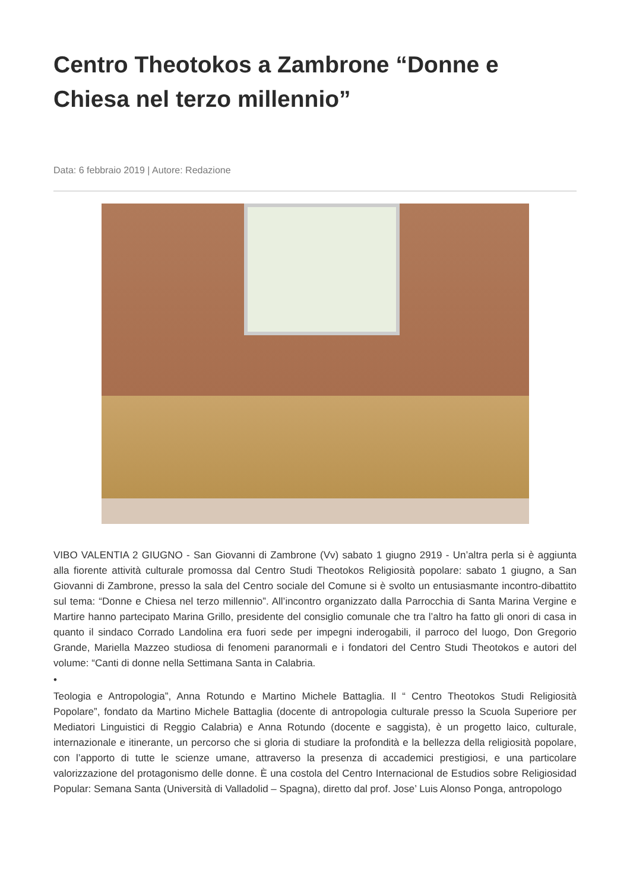Centro Theotokos a Zambrone “Donne e Chiesa nel terzo millennio”
Data: 6 febbraio 2019 | Autore: Redazione
VIBO VALENTIA 2 GIUGNO - San Giovanni di Zambrone (Vv) sabato 1 giugno 2919 - Un’altra perla si è aggiunta alla fiorente attività culturale promossa dal Centro Studi Theotokos Religiosità popolare: sabato 1 giugno, a San Giovanni di Zambrone, presso la sala del Centro sociale del Comune si è svolto un entusiasmante incontro-dibattito sul tema: “Donne e Chiesa nel terzo millennio”. All’incontro organizzato dalla Parrocchia di Santa Marina Vergine e Martire hanno partecipato Marina Grillo, presidente del consiglio comunale che tra l’altro ha fatto gli onori di casa in quanto il sindaco Corrado Landolina era fuori sede per impegni inderogabili, il parroco del luogo, Don Gregorio Grande, Mariella Mazzeo studiosa di fenomeni paranormali e i fondatori del Centro Studi Theotokos e autori del volume: “Canti di donne nella Settimana Santa in Calabria.
•
Teologia e Antropologia”, Anna Rotundo e Martino Michele Battaglia. Il “ Centro Theotokos Studi Religiosità Popolare”, fondato da Martino Michele Battaglia (docente di antropologia culturale presso la Scuola Superiore per Mediatori Linguistici di Reggio Calabria) e Anna Rotundo (docente e saggista), è un progetto laico, culturale, internazionale e itinerante, un percorso che si gloria di studiare la profondità e la bellezza della religiosità popolare, con l’apporto di tutte le scienze umane, attraverso la presenza di accademici prestigiosi, e una particolare valorizzazione del protagonismo delle donne. È una costola del Centro Internacional de Estudios sobre Religiosidad Popular: Semana Santa (Università di Valladolid – Spagna), diretto dal prof. Jose’ Luis Alonso Ponga, antropologo